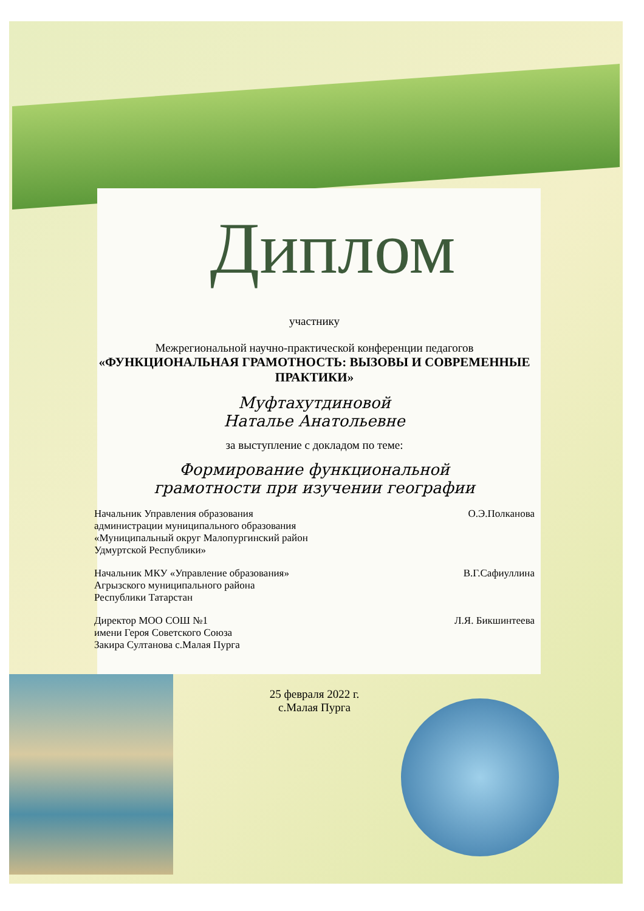Диплом
участнику
Межрегиональной научно-практической конференции педагогов
«ФУНКЦИОНАЛЬНАЯ ГРАМОТНОСТЬ: ВЫЗОВЫ И СОВРЕМЕННЫЕ ПРАКТИКИ»
Муфтахутдиновой
Наталье Анатольевне
за выступление с докладом по теме:
Формирование функциональной
грамотности при изучении географии
Начальник Управления образования
администрации муниципального образования
«Муниципальный округ Малопургинский район
Удмуртской Республики»
О.Э.Полканова
Начальник МКУ «Управление образования»
Агрызского муниципального района
Республики Татарстан
В.Г.Сафиуллина
Директор МОО СОШ №1
имени Героя Советского Союза
Закира Султанова с.Малая Пурга
Л.Я. Бикшинтеева
25 февраля 2022 г.
с.Малая Пурга